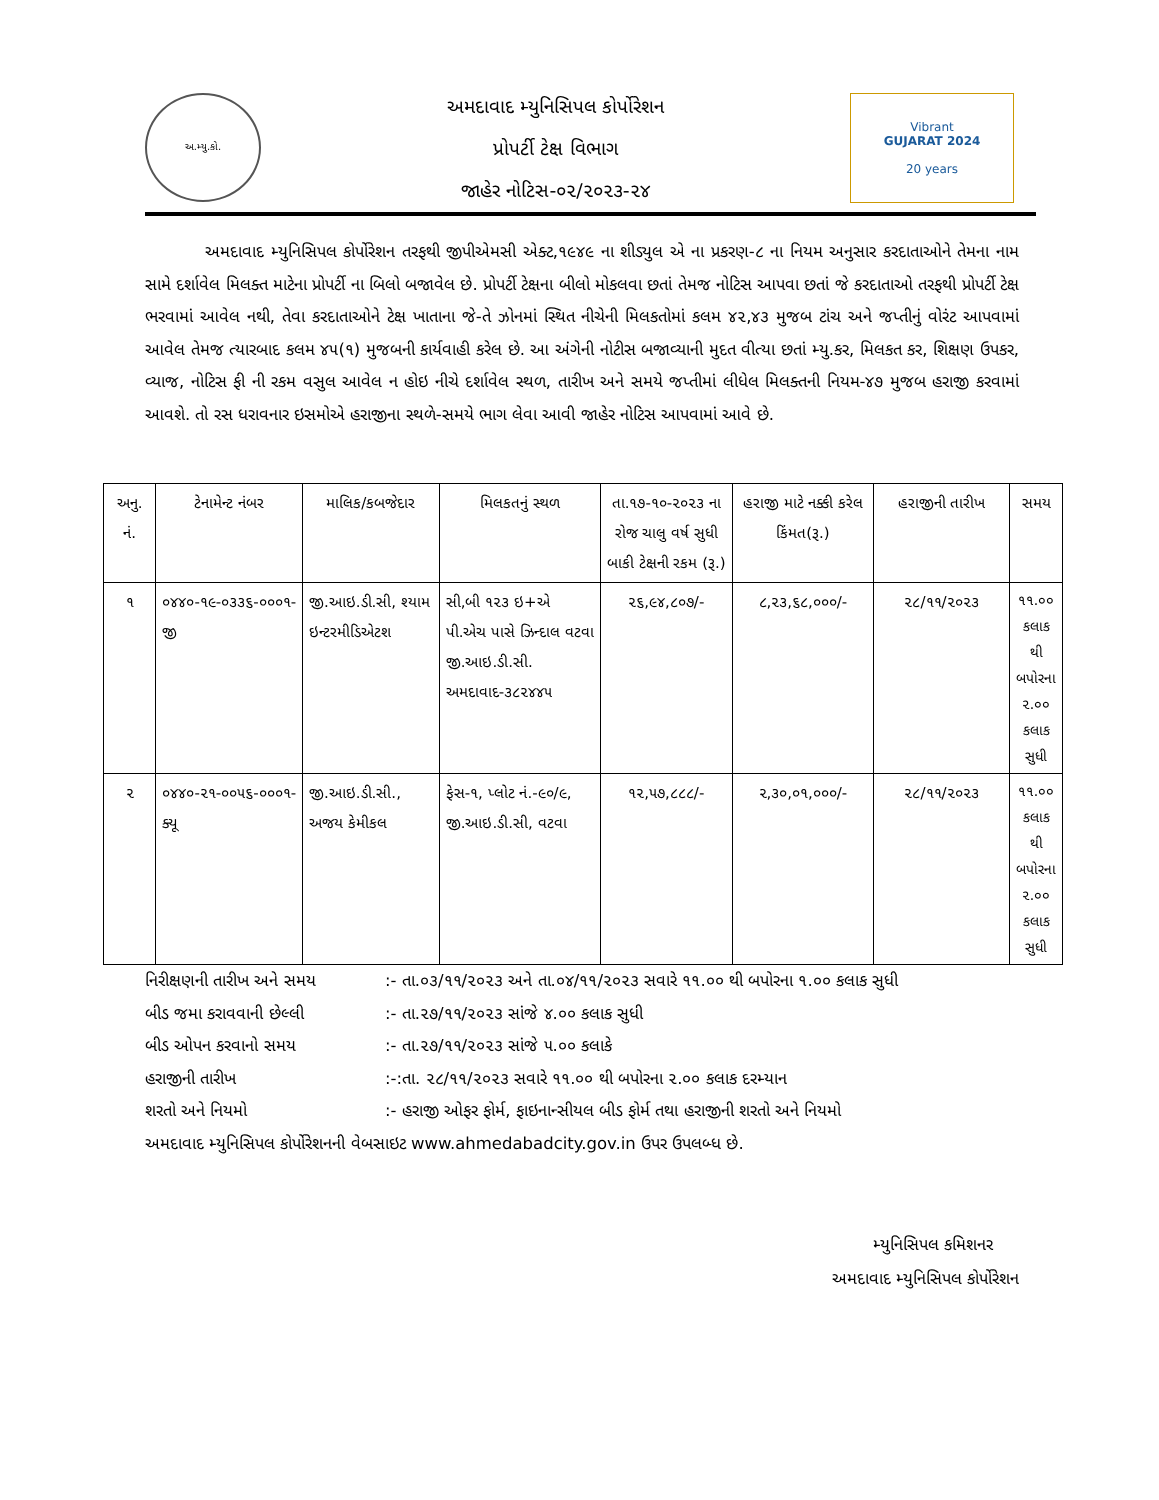અ.મ્યુ.કો.
અમદાવાદ મ્યુનિસિપલ કોર્પોરેશન
પ્રોપર્ટી ટેક્ષ વિભાગ
જાહેર નોટિસ-૦૨/૨૦૨૩-૨૪
Vibrant
GUJARAT 2024
20 years
અમદાવાદ મ્યુનિસિપલ કોર્પોરેશન તરફથી જીપીએમસી એક્ટ,૧૯૪૯ ના શીડ્યુલ એ ના પ્રકરણ-૮ ના નિયમ અનુસાર કરદાતાઓને તેમના નામ સામે દર્શાવેલ મિલક્ત માટેના પ્રોપર્ટી ના બિલો બજાવેલ છે. પ્રોપર્ટી ટેક્ષના બીલો મોકલવા છતાં તેમજ નોટિસ આપવા છતાં જે કરદાતાઓ તરફથી પ્રોપર્ટી ટેક્ષ ભરવામાં આવેલ નથી, તેવા કરદાતાઓને ટેક્ષ ખાતાના જે-તે ઝોનમાં સ્થિત નીચેની મિલકતોમાં કલમ ૪૨,૪૩ મુજબ ટાંચ અને જપ્તીનું વોરંટ આપવામાં આવેલ તેમજ ત્યારબાદ કલમ ૪૫(૧) મુજબની કાર્યવાહી કરેલ છે. આ અંગેની નોટીસ બજાવ્યાની મુદત વીત્યા છતાં મ્યુ.કર, મિલકત કર, શિક્ષણ ઉપકર, વ્યાજ, નોટિસ ફી ની રકમ વસુલ આવેલ ન હોઇ નીચે દર્શાવેલ સ્થળ, તારીખ અને સમયે જપ્તીમાં લીધેલ મિલક્તની નિયમ-૪૭ મુજબ હરાજી કરવામાં આવશે. તો રસ ધરાવનાર ઇસમોએ હરાજીના સ્થળે-સમયે ભાગ લેવા આવી જાહેર નોટિસ આપવામાં આવે છે.
| અનુ. નં. | ટેનામેન્ટ નંબર | માલિક/કબજેદાર | મિલકતનું સ્થળ | તા.૧૭-૧૦-૨૦૨૩ ના રોજ ચાલુ વર્ષ સુધી બાકી ટેક્ષની રકમ (રૂ.) | હરાજી માટે નક્કી કરેલ કિંમત(રૂ.) | હરાજીની તારીખ | સમય |
| --- | --- | --- | --- | --- | --- | --- | --- |
| ૧ | ૦૪૪૦-૧૯-૦૩૩૬-૦૦૦૧-જી | જી.આઇ.ડી.સી, શ્યામ ઇન્ટરમીડિએટશ | સી,બી ૧૨૩ ઇ+એ પી.એચ પાસે ઝિન્દાલ વટવા જી.આઇ.ડી.સી. અમદાવાદ-૩૮૨૪૪૫ | ૨૬,૯૪,૮૦૭/- | ૮,૨૩,૬૮,૦૦૦/- | ૨૮/૧૧/૨૦૨૩ | ૧૧.૦૦ કલાક થી બપોરના ૨.૦૦ કલાક સુધી |
| ૨ | ૦૪૪૦-૨૧-૦૦૫૬-૦૦૦૧-ક્યૂ | જી.આઇ.ડી.સી., અજય કેમીકલ | ફેસ-૧, પ્લોટ નં.-૯૦/૯, જી.આઇ.ડી.સી, વટવા | ૧૨,૫૭,૮૮૮/- | ૨,૩૦,૦૧,૦૦૦/- | ૨૮/૧૧/૨૦૨૩ | ૧૧.૦૦ કલાક થી બપોરના ૨.૦૦ કલાક સુધી |
નિરીક્ષણની તારીખ અને સમય:- તા.૦૩/૧૧/૨૦૨૩ અને તા.૦૪/૧૧/૨૦૨૩ સવારે ૧૧.૦૦ થી બપોરના ૧.૦૦ કલાક સુધી
બીડ જમા કરાવવાની છેલ્લી:- તા.૨૭/૧૧/૨૦૨૩ સાંજે ૪.૦૦ કલાક સુધી
બીડ ઓપન કરવાનો સમય:- તા.૨૭/૧૧/૨૦૨૩ સાંજે ૫.૦૦ કલાકે
હરાજીની તારીખ:-:તા. ૨૮/૧૧/૨૦૨૩ સવારે ૧૧.૦૦ થી બપોરના ૨.૦૦ કલાક દરમ્યાન
શરતો અને નિયમો:- હરાજી ઓફર ફોર્મ, ફાઇનાન્સીયલ બીડ ફોર્મ તથા હરાજીની શરતો અને નિયમો
અમદાવાદ મ્યુનિસિપલ કોર્પોરેશનની વેબસાઇટ www.ahmedabadcity.gov.in ઉપર ઉપલબ્ધ છે.
મ્યુનિસિપલ કમિશનર
અમદાવાદ મ્યુનિસિપલ કોર્પોરેશન